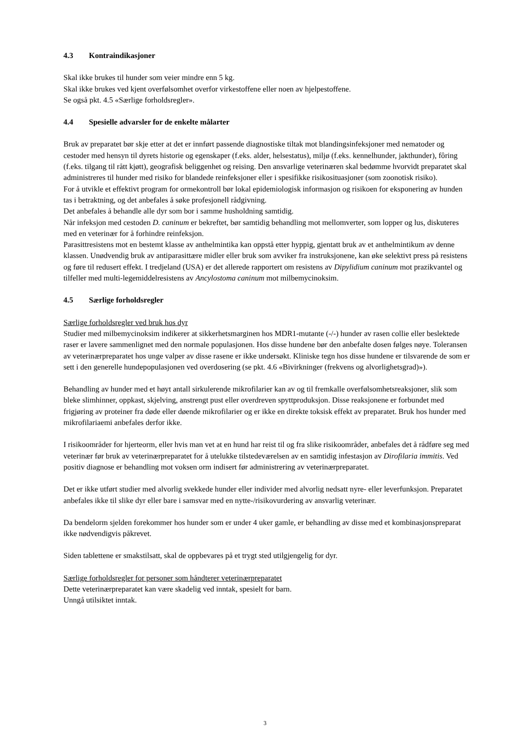4.3 Kontraindikasjoner
Skal ikke brukes til hunder som veier mindre enn 5 kg.
Skal ikke brukes ved kjent overfølsomhet overfor virkestoffene eller noen av hjelpestoffene.
Se også pkt. 4.5 «Særlige forholdsregler».
4.4 Spesielle advarsler for de enkelte målarter
Bruk av preparatet bør skje etter at det er innført passende diagnostiske tiltak mot blandingsinfeksjoner med nematoder og cestoder med hensyn til dyrets historie og egenskaper (f.eks. alder, helsestatus), miljø (f.eks. kennelhunder, jakthunder), fôring (f.eks. tilgang til rått kjøtt), geografisk beliggenhet og reising. Den ansvarlige veterinæren skal bedømme hvorvidt preparatet skal administreres til hunder med risiko for blandede reinfeksjoner eller i spesifikke risikosituasjoner (som zoonotisk risiko).
For å utvikle et effektivt program for ormekontroll bør lokal epidemiologisk informasjon og risikoen for eksponering av hunden tas i betraktning, og det anbefales å søke profesjonell rådgivning.
Det anbefales å behandle alle dyr som bor i samme husholdning samtidig.
Når infeksjon med cestoden D. caninum er bekreftet, bør samtidig behandling mot mellomverter, som lopper og lus, diskuteres med en veterinær for å forhindre reinfeksjon.
Parasittresistens mot en bestemt klasse av anthelmintika kan oppstå etter hyppig, gjentatt bruk av et anthelmintikum av denne klassen. Unødvendig bruk av antiparasittære midler eller bruk som avviker fra instruksjonene, kan øke selektivt press på resistens og føre til redusert effekt. I tredjeland (USA) er det allerede rapportert om resistens av Dipylidium caninum mot prazikvantel og tilfeller med multi-legemiddelresistens av Ancylostoma caninum mot milbemycinoksim.
4.5 Særlige forholdsregler
Særlige forholdsregler ved bruk hos dyr
Studier med milbemycinoksim indikerer at sikkerhetsmarginen hos MDR1-mutante (-/-) hunder av rasen collie eller beslektede raser er lavere sammenlignet med den normale populasjonen. Hos disse hundene bør den anbefalte dosen følges nøye. Toleransen av veterinærpreparatet hos unge valper av disse rasene er ikke undersøkt. Kliniske tegn hos disse hundene er tilsvarende de som er sett i den generelle hundepopulasjonen ved overdosering (se pkt. 4.6 «Bivirkninger (frekvens og alvorlighetsgrad)»).
Behandling av hunder med et høyt antall sirkulerende mikrofilarier kan av og til fremkalle overfølsomhetsreaksjoner, slik som bleke slimhinner, oppkast, skjelving, anstrengt pust eller overdreven spyttproduksjon. Disse reaksjonene er forbundet med frigjøring av proteiner fra døde eller døende mikrofilarier og er ikke en direkte toksisk effekt av preparatet. Bruk hos hunder med mikrofilariaemi anbefales derfor ikke.
I risikoområder for hjerteorm, eller hvis man vet at en hund har reist til og fra slike risikoområder, anbefales det å rådføre seg med veterinær før bruk av veterinærpreparatet for å utelukke tilstedeværelsen av en samtidig infestasjon av Dirofilaria immitis. Ved positiv diagnose er behandling mot voksen orm indisert før administrering av veterinærpreparatet.
Det er ikke utført studier med alvorlig svekkede hunder eller individer med alvorlig nedsatt nyre- eller leverfunksjon. Preparatet anbefales ikke til slike dyr eller bare i samsvar med en nytte-/risikovurdering av ansvarlig veterinær.
Da bendelorm sjelden forekommer hos hunder som er under 4 uker gamle, er behandling av disse med et kombinasjonspreparat ikke nødvendigvis påkrevet.
Siden tablettene er smakstilsatt, skal de oppbevares på et trygt sted utilgjengelig for dyr.
Særlige forholdsregler for personer som håndterer veterinærpreparatet
Dette veterinærpreparatet kan være skadelig ved inntak, spesielt for barn.
Unngå utilsiktet inntak.
3